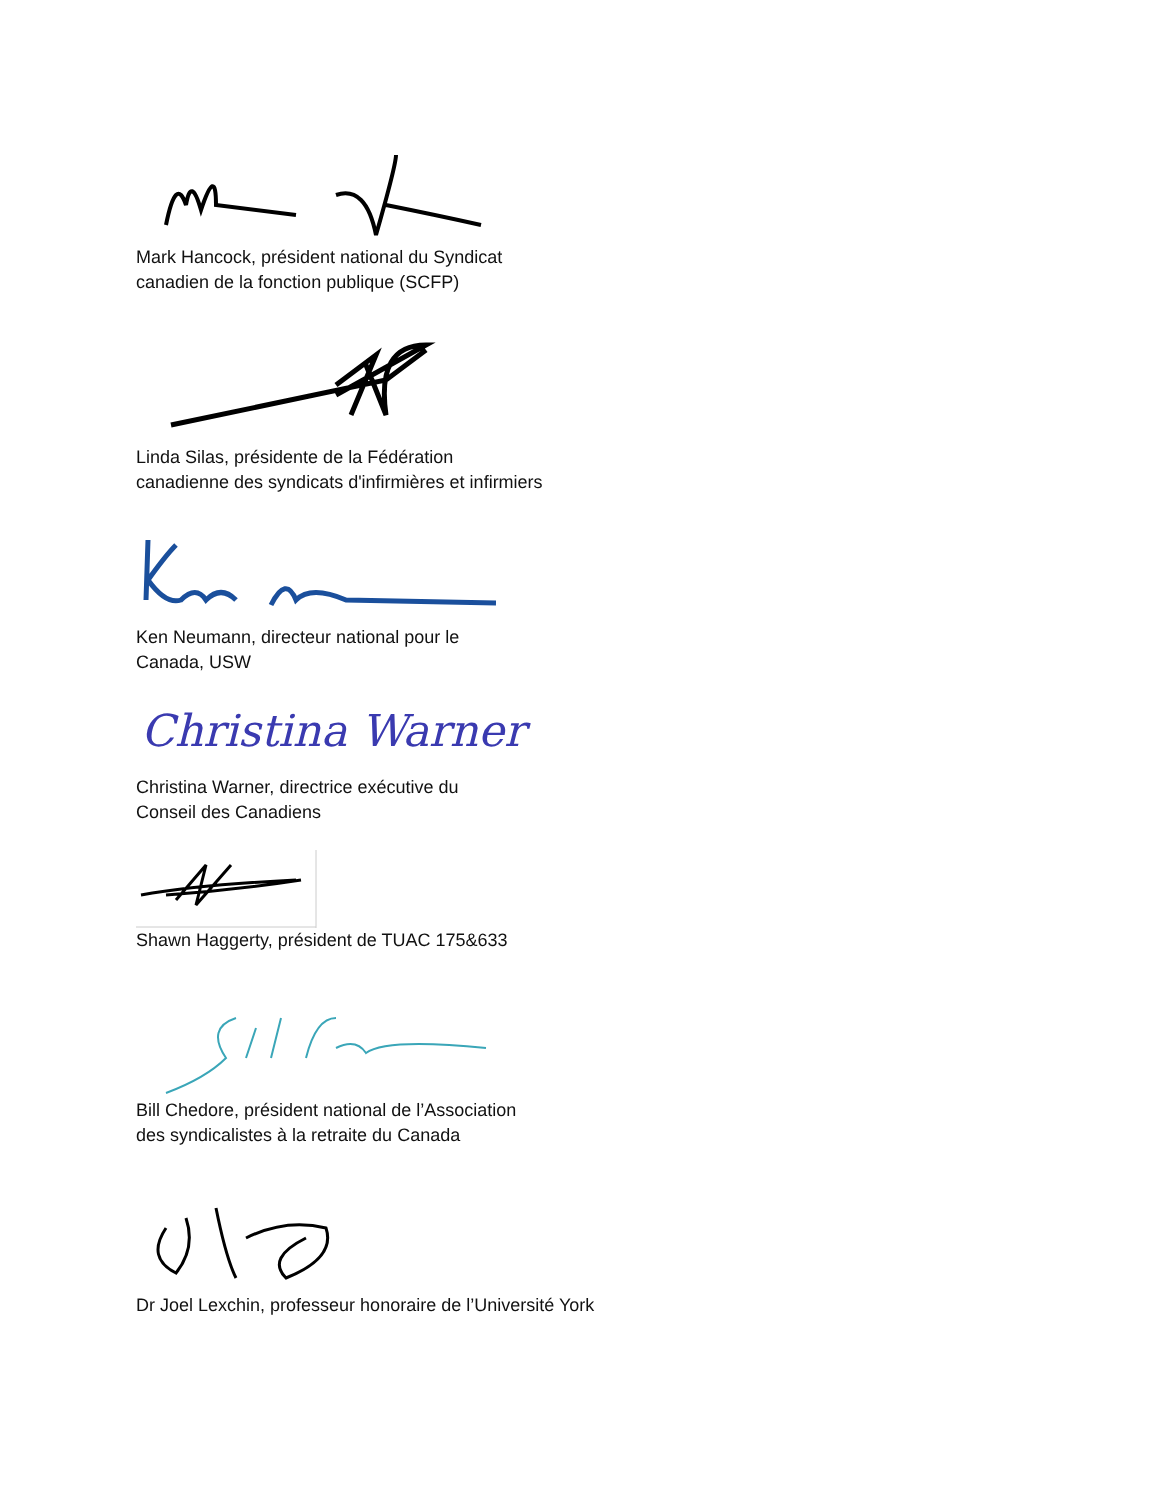Mark Hancock, président national du Syndicat
canadien de la fonction publique (SCFP)
Linda Silas, présidente de la Fédération
canadienne des syndicats d'infirmières et infirmiers
Ken Neumann, directeur national pour le
Canada, USW
Christina Warner
Christina Warner, directrice exécutive du
Conseil des Canadiens
Shawn Haggerty, président de TUAC 175&633
Bill Chedore, président national de l’Association
des syndicalistes à la retraite du Canada
Dr Joel Lexchin, professeur honoraire de l’Université York